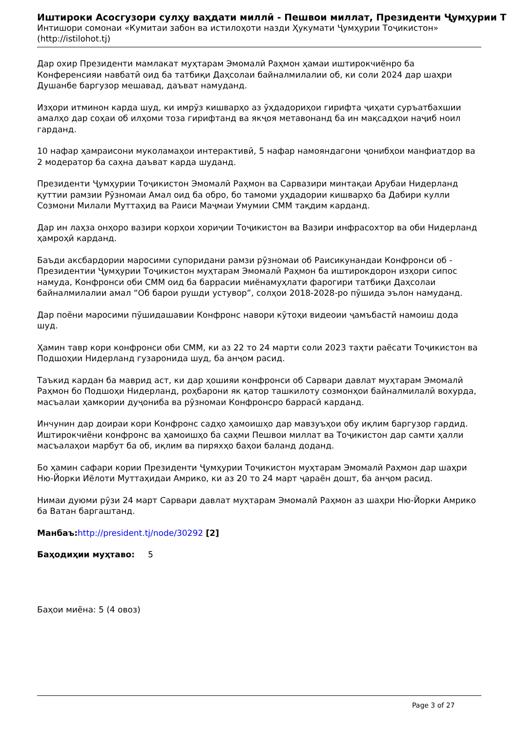Иштироки Асосгузори сулҳу ваҳдати миллӣ - Пешвои миллат, Президенти Ҷумҳурии Т
Интишори сомонаи «Кумитаи забон ва истилоҳоти назди Ҳукумати Ҷумҳурии Тоҷикистон»
(http://istilohot.tj)
Дар охир Президенти мамлакат муҳтарам Эмомалӣ Раҳмон ҳамаи иштирокчиёнро ба Конференсияи навбатӣ оид ба татбиқи Даҳсолаи байналмилалии об, ки соли 2024 дар шаҳри Душанбе баргузор мешавад, даъват намуданд.
Изҳори итминон карда шуд, ки имрӯз кишварҳо аз ӯҳдадориҳои гирифта ҷиҳати суръатбахшии амалҳо дар соҳаи об илҳоми тоза гирифтанд ва якҷоя метавонанд ба ин мақсадҳои наҷиб ноил гарданд.
10 нафар ҳамраисони муколамаҳои интерактивӣ, 5 нафар намояндагони ҷонибҳои манфиатдор ва 2 модератор ба саҳна даъват карда шуданд.
Президенти Ҷумҳурии Тоҷикистон Эмомалӣ Раҳмон ва Сарвазири минтақаи Арубаи Нидерланд қуттии рамзии Рӯзномаи Амал оид ба обро, бо тамоми уҳдадории кишварҳо ба Дабири кулли Созмони Милали Муттаҳид ва Раиси Маҷмаи Умумии СММ тақдим карданд.
Дар ин лаҳза онҳоро вазири корҳои хориҷии Тоҷикистон ва Вазири инфрасохтор ва оби Нидерланд ҳамроҳӣ карданд.
Баъди аксбардории маросими супоридани рамзи рӯзномаи об Раисикунандаи Конфронси об - Президентии Ҷумҳурии Тоҷикистон муҳтарам Эмомалӣ Раҳмон ба иштирокдорон изҳори сипос намуда, Конфронси оби СММ оид ба баррасии миёнамуҳлати фарогири татбиқи Даҳсолаи байналмилалии амал “Об барои рушди устувор”, солҳои 2018-2028-ро пӯшида эълон намуданд.
Дар поёни маросими пӯшидашавии Конфронс навори кӯтоҳи видеоии ҷамъбастӣ намоиш дода шуд.
Ҳамин тавр кори конфронси оби СММ, ки аз 22 то 24 марти соли 2023 таҳти раёсати Тоҷикистон ва Подшоҳии Нидерланд гузаронида шуд, ба анҷом расид.
Таъкид кардан ба маврид аст, ки дар ҳошияи конфронси об Сарвари давлат муҳтарам Эмомалӣ Раҳмон бо Подшоҳи Нидерланд, роҳбарони як қатор ташкилоту созмонҳои байналмилалӣ вохурда, масъалаи ҳамкории дуҷониба ва рӯзномаи Конфронсро баррасӣ карданд.
Инчунин дар доираи кори Конфронс садҳо ҳамоишҳо дар мавзуъҳои обу иқлим баргузор гардид. Иштирокчиёни конфронс ва ҳамоишҳо ба саҳми Пешвои миллат ва Тоҷикистон дар самти ҳалли масъалаҳои марбут ба об, иқлим ва пиряхҳо баҳои баланд доданд.
Бо ҳамин сафари кории Президенти Ҷумҳурии Тоҷикистон муҳтарам Эмомалӣ Раҳмон дар шаҳри Ню-Йорки Иёлоти Муттаҳидаи Амрико, ки аз 20 то 24 март ҷараён дошт, ба анҷом расид.
Нимаи дуюми рӯзи 24 март Сарвари давлат муҳтарам Эмомалӣ Раҳмон аз шаҳри Ню-Йорки Амрико ба Ватан баргаштанд.
Манбаъ: http://president.tj/node/30292 [2]
Баҳодиҳии муҳтаво: 5
Баҳои миёна: 5 (4 овоз)
Page 3 of 27